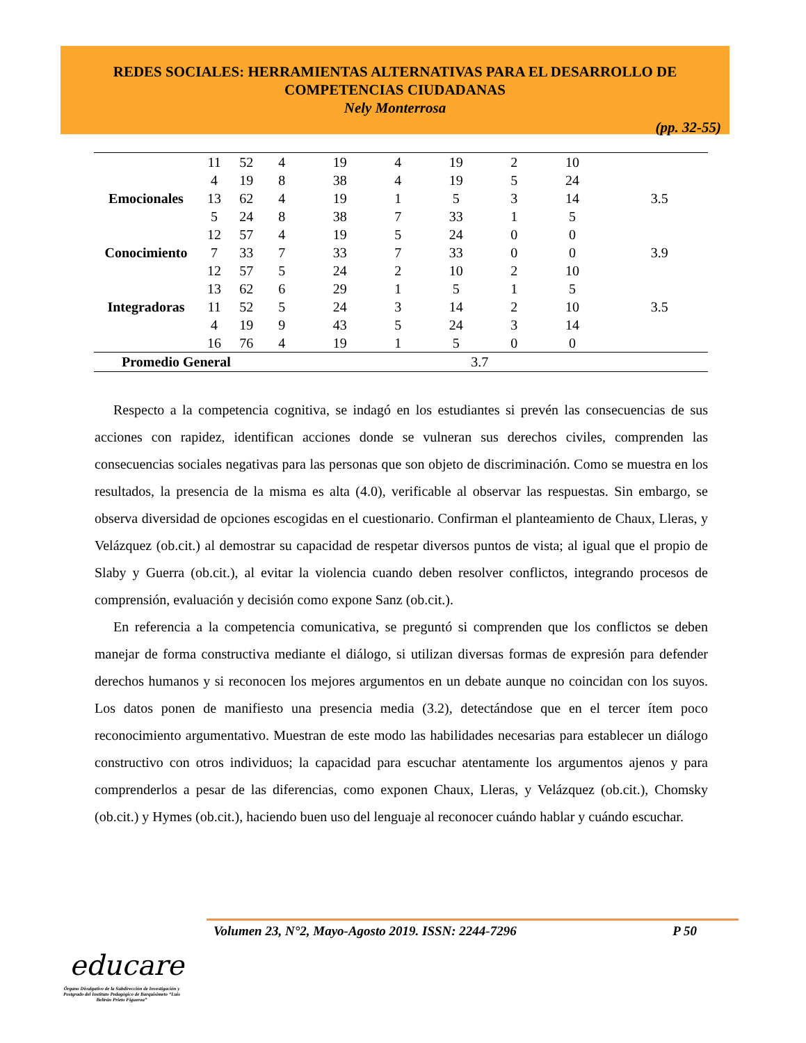REDES SOCIALES: HERRAMIENTAS ALTERNATIVAS PARA EL DESARROLLO DE
COMPETENCIAS CIUDADANAS
Nely Monterrosa
(pp. 32-55)
| | 11 | 52 | 4 | 19 | 4 | 19 | 2 | 10 | |
| | 4 | 19 | 8 | 38 | 4 | 19 | 5 | 24 | |
| Emocionales | 13 | 62 | 4 | 19 | 1 | 5 | 3 | 14 | 3.5 |
| | 5 | 24 | 8 | 38 | 7 | 33 | 1 | 5 | |
| | 12 | 57 | 4 | 19 | 5 | 24 | 0 | 0 | |
| Conocimiento | 7 | 33 | 7 | 33 | 7 | 33 | 0 | 0 | 3.9 |
| | 12 | 57 | 5 | 24 | 2 | 10 | 2 | 10 | |
| | 13 | 62 | 6 | 29 | 1 | 5 | 1 | 5 | |
| Integradoras | 11 | 52 | 5 | 24 | 3 | 14 | 2 | 10 | 3.5 |
| | 4 | 19 | 9 | 43 | 5 | 24 | 3 | 14 | |
| | 16 | 76 | 4 | 19 | 1 | 5 | 0 | 0 | |
| Promedio General | | | 3.7 | | | | | | |
Respecto a la competencia cognitiva, se indagó en los estudiantes si prevén las consecuencias de sus acciones con rapidez, identifican acciones donde se vulneran sus derechos civiles, comprenden las consecuencias sociales negativas para las personas que son objeto de discriminación. Como se muestra en los resultados, la presencia de la misma es alta (4.0), verificable al observar las respuestas. Sin embargo, se observa diversidad de opciones escogidas en el cuestionario. Confirman el planteamiento de Chaux, Lleras, y Velázquez (ob.cit.) al demostrar su capacidad de respetar diversos puntos de vista; al igual que el propio de Slaby y Guerra (ob.cit.), al evitar la violencia cuando deben resolver conflictos, integrando procesos de comprensión, evaluación y decisión como expone Sanz (ob.cit.).
En referencia a la competencia comunicativa, se preguntó si comprenden que los conflictos se deben manejar de forma constructiva mediante el diálogo, si utilizan diversas formas de expresión para defender derechos humanos y si reconocen los mejores argumentos en un debate aunque no coincidan con los suyos. Los datos ponen de manifiesto una presencia media (3.2), detectándose que en el tercer ítem poco reconocimiento argumentativo. Muestran de este modo las habilidades necesarias para establecer un diálogo constructivo con otros individuos; la capacidad para escuchar atentamente los argumentos ajenos y para comprenderlos a pesar de las diferencias, como exponen Chaux, Lleras, y Velázquez (ob.cit.), Chomsky (ob.cit.) y Hymes (ob.cit.), haciendo buen uso del lenguaje al reconocer cuándo hablar y cuándo escuchar.
Volumen 23, N°2, Mayo-Agosto 2019. ISSN: 2244-7296 P 50
educare
Órgano Divulgativo de la Subdirección de Investigación y Postgrado del Instituto Pedagógico de Barquisimeto “Luis Beltrán Prieto Figueroa”